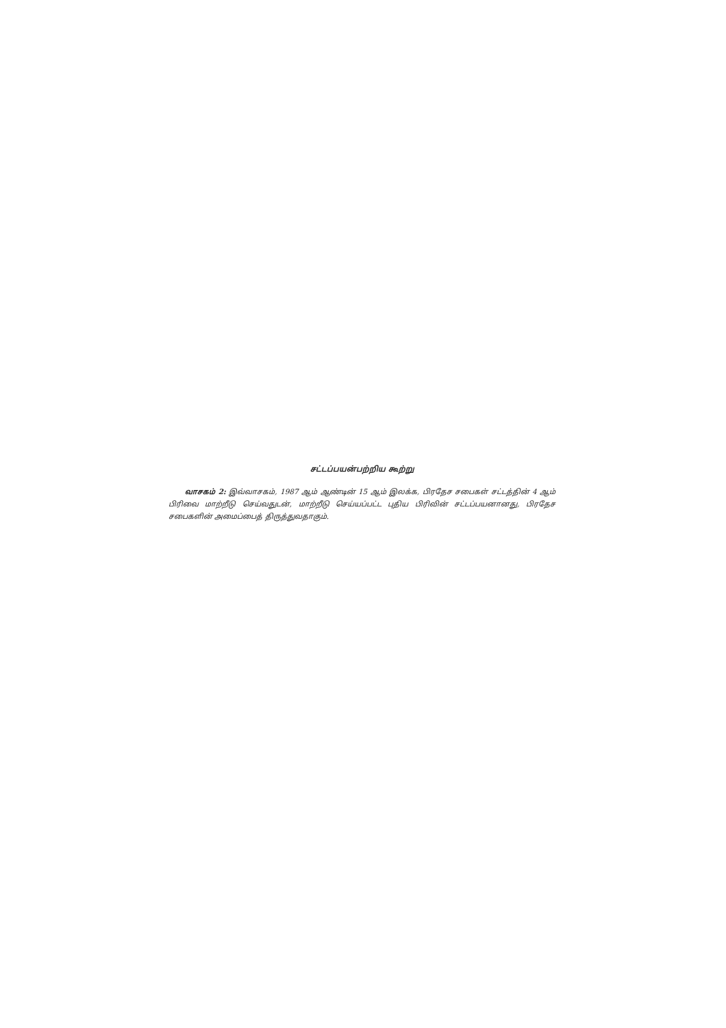சட்டப்பயன்பற்றிய கூற்று
வாசகம் 2: இவ்வாசகம், 1987 ஆம் ஆண்டின் 15 ஆம் இலக்க, பிரதேச சபைகள் சட்டத்தின் 4 ஆம் பிரிவை மாற்றீடு செய்வதுடன், மாற்றீடு செய்யப்பட்ட புதிய பிரிவின் சட்டப்பயனானது, பிரதேச சபைகளின் அமைப்பைத் திருத்துவதாகும்.